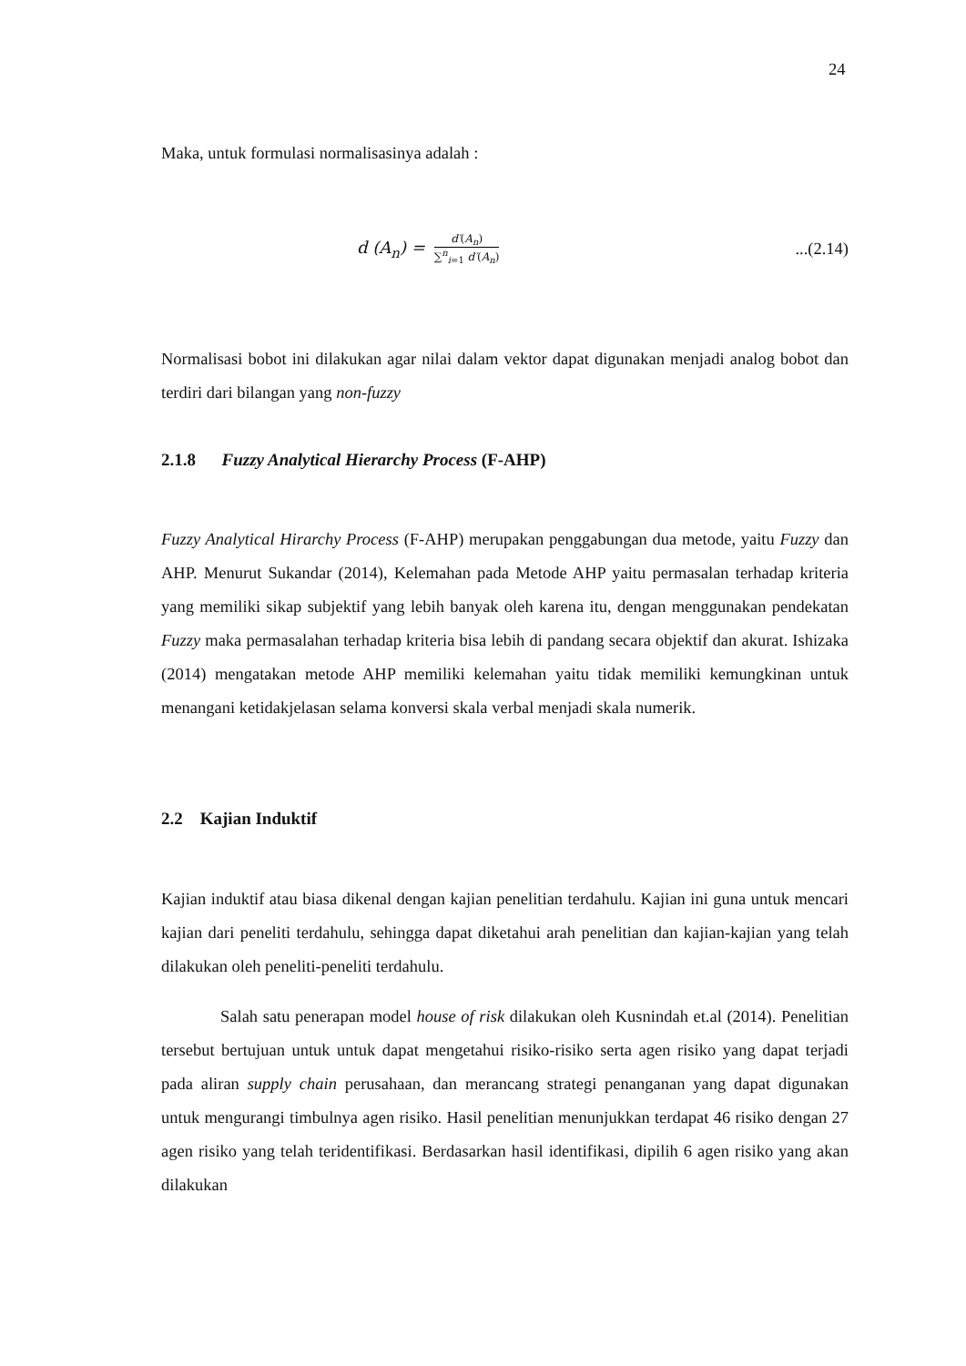24
Maka, untuk formulasi normalisasinya adalah :
d (A<sub>n</sub>) =
d′(A<sub>n</sub>) ∑<sup>n</sup><sub>i=1</sub> d′(A<sub>n</sub>)
...(2.14)
Normalisasi bobot ini dilakukan agar nilai dalam vektor dapat digunakan menjadi analog bobot dan terdiri dari bilangan yang non-fuzzy
2.1.8 Fuzzy Analytical Hierarchy Process (F-AHP)
Fuzzy Analytical Hirarchy Process (F-AHP) merupakan penggabungan dua metode, yaitu Fuzzy dan AHP. Menurut Sukandar (2014), Kelemahan pada Metode AHP yaitu permasalan terhadap kriteria yang memiliki sikap subjektif yang lebih banyak oleh karena itu, dengan menggunakan pendekatan Fuzzy maka permasalahan terhadap kriteria bisa lebih di pandang secara objektif dan akurat. Ishizaka (2014) mengatakan metode AHP memiliki kelemahan yaitu tidak memiliki kemungkinan untuk menangani ketidakjelasan selama konversi skala verbal menjadi skala numerik.
2.2 Kajian Induktif
Kajian induktif atau biasa dikenal dengan kajian penelitian terdahulu. Kajian ini guna untuk mencari kajian dari peneliti terdahulu, sehingga dapat diketahui arah penelitian dan kajian-kajian yang telah dilakukan oleh peneliti-peneliti terdahulu.
Salah satu penerapan model house of risk dilakukan oleh Kusnindah et.al (2014). Penelitian tersebut bertujuan untuk untuk dapat mengetahui risiko-risiko serta agen risiko yang dapat terjadi pada aliran supply chain perusahaan, dan merancang strategi penanganan yang dapat digunakan untuk mengurangi timbulnya agen risiko. Hasil penelitian menunjukkan terdapat 46 risiko dengan 27 agen risiko yang telah teridentifikasi. Berdasarkan hasil identifikasi, dipilih 6 agen risiko yang akan dilakukan